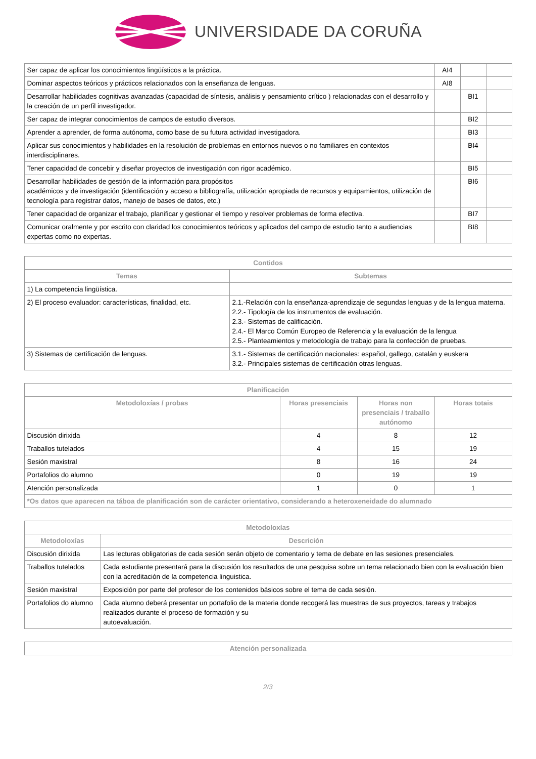UNIVERSIDADE DA CORUÑA
| Ser capaz de aplicar los conocimientos lingüísticos a la práctica. | AI4 | | |
| Dominar aspectos teóricos y prácticos relacionados con la enseñanza de lenguas. | AI8 | | |
| Desarrollar habilidades cognitivas avanzadas (capacidad de síntesis, análisis y pensamiento crítico ) relacionadas con el desarrollo y la creación de un perfil investigador. | | BI1 | |
| Ser capaz de integrar conocimientos de campos de estudio diversos. | | BI2 | |
| Aprender a aprender, de forma autónoma, como base de su futura actividad investigadora. | | BI3 | |
| Aplicar sus conocimientos y habilidades en la resolución de problemas en entornos nuevos o no familiares en contextos interdisciplinares. | | BI4 | |
| Tener capacidad de concebir y diseñar proyectos de investigación con rigor académico. | | BI5 | |
| Desarrollar habilidades de gestión de la información para propósitos académicos y de investigación (identificación y acceso a bibliografía, utilización apropiada de recursos y equipamientos, utilización de tecnología para registrar datos, manejo de bases de datos, etc.) | | BI6 | |
| Tener capacidad de organizar el trabajo, planificar y gestionar el tiempo y resolver problemas de forma efectiva. | | BI7 | |
| Comunicar oralmente y por escrito con claridad los conocimientos teóricos y aplicados del campo de estudio tanto a audiencias expertas como no expertas. | | BI8 | |
| Contidos | |
| --- | --- |
| Temas | Subtemas |
| 1) La competencia lingüística. | |
| 2) El proceso evaluador: características, finalidad, etc. | 2.1.-Relación con la enseñanza-aprendizaje de segundas lenguas y de la lengua materna. 2.2.- Tipología de los instrumentos de evaluación. 2.3.- Sistemas de calificación. 2.4.- El Marco Común Europeo de Referencia y la evaluación de la lengua 2.5.- Planteamientos y metodología de trabajo para la confección de pruebas. |
| 3) Sistemas de certificación de lenguas. | 3.1.- Sistemas de certificación nacionales: español, gallego, catalán y euskera 3.2.- Principales sistemas de certificación otras lenguas. |
| Planificación | | | |
| --- | --- | --- | --- |
| Metodoloxías / probas | Horas presenciais | Horas non presenciais / traballo autónomo | Horas totais |
| Discusión dirixida | 4 | 8 | 12 |
| Traballos tutelados | 4 | 15 | 19 |
| Sesión maxistral | 8 | 16 | 24 |
| Portafolios do alumno | 0 | 19 | 19 |
| Atención personalizada | 1 | 0 | 1 |
| *Os datos que aparecen na táboa de planificación son de carácter orientativo, considerando a heteroxeneidade do alumnado | | | |
| Metodoloxías | |
| --- | --- |
| Metodoloxías | Descrición |
| Discusión dirixida | Las lecturas obligatorias de cada sesión serán objeto de comentario y tema de debate en las sesiones presenciales. |
| Traballos tutelados | Cada estudiante presentará para la discusión los resultados de una pesquisa sobre un tema relacionado bien con la evaluación bien con la acreditación de la competencia linguistica. |
| Sesión maxistral | Exposición por parte del profesor de los contenidos básicos sobre el tema de cada sesión. |
| Portafolios do alumno | Cada alumno deberá presentar un portafolio de la materia donde recogerá las muestras de sus proyectos, tareas y trabajos realizados durante el proceso de formación y su autoevaluación. |
| Atención personalizada |
| --- |
2/3